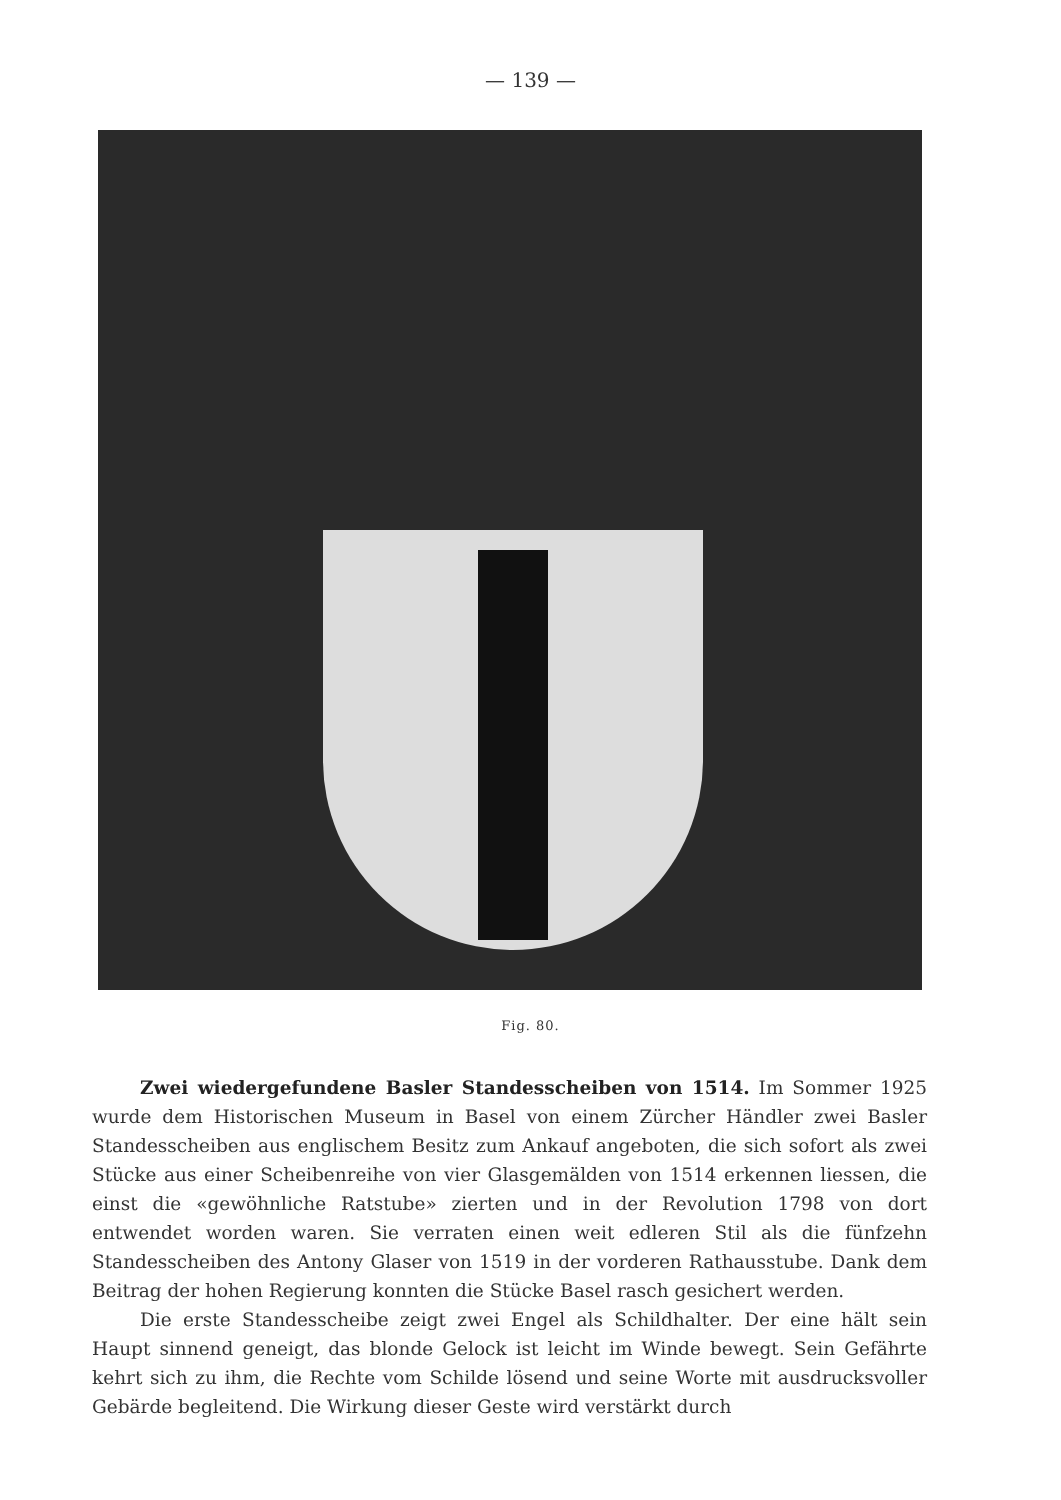— 139 —
Fig. 80.
Zwei wiedergefundene Basler Standesscheiben von 1514. Im Sommer 1925 wurde dem Historischen Museum in Basel von einem Zürcher Händler zwei Basler Standesscheiben aus englischem Besitz zum Ankauf angeboten, die sich sofort als zwei Stücke aus einer Scheibenreihe von vier Glasgemälden von 1514 erkennen liessen, die einst die «gewöhnliche Ratstube» zierten und in der Revolution 1798 von dort entwendet worden waren. Sie verraten einen weit edleren Stil als die fünfzehn Standesscheiben des Antony Glaser von 1519 in der vorderen Rathausstube. Dank dem Beitrag der hohen Regierung konnten die Stücke Basel rasch gesichert werden.
Die erste Standesscheibe zeigt zwei Engel als Schildhalter. Der eine hält sein Haupt sinnend geneigt, das blonde Gelock ist leicht im Winde bewegt. Sein Gefährte kehrt sich zu ihm, die Rechte vom Schilde lösend und seine Worte mit ausdrucksvoller Gebärde begleitend. Die Wirkung dieser Geste wird verstärkt durch